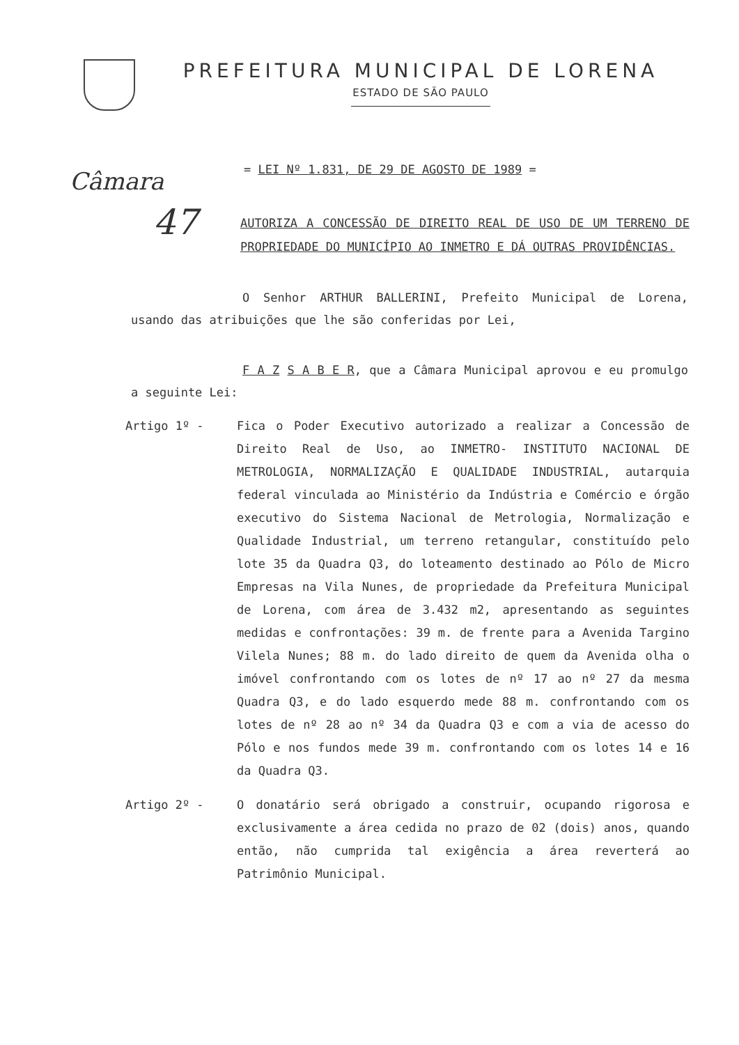PREFEITURA MUNICIPAL DE LORENA
ESTADO DE SÃO PAULO
Câmara
47
= LEI Nº 1.831, DE 29 DE AGOSTO DE 1989 =
AUTORIZA A CONCESSÃO DE DIREITO REAL DE USO DE UM TERRENO DE PROPRIEDADE DO MUNICÍPIO AO INMETRO E DÁ OUTRAS PROVIDÊNCIAS.
O Senhor ARTHUR BALLERINI, Prefeito Municipal de Lorena, usando das atribuições que lhe são conferidas por Lei,
F A Z S A B E R, que a Câmara Municipal aprovou e eu promulgo a seguinte Lei:
Artigo 1º - Fica o Poder Executivo autorizado a realizar a Concessão de Direito Real de Uso, ao INMETRO- INSTITUTO NACIONAL DE METROLOGIA, NORMALIZAÇÃO E QUALIDADE INDUSTRIAL, autarquia federal vinculada ao Ministério da Indústria e Comércio e órgão executivo do Sistema Nacional de Metrologia, Normalização e Qualidade Industrial, um terreno retangular, constituído pelo lote 35 da Quadra Q3, do loteamento destinado ao Pólo de Micro Empresas na Vila Nunes, de propriedade da Prefeitura Municipal de Lorena, com área de 3.432 m2, apresentando as seguintes medidas e confrontações: 39 m. de frente para a Avenida Targino Vilela Nunes; 88 m. do lado direito de quem da Avenida olha o imóvel confrontando com os lotes de nº 17 ao nº 27 da mesma Quadra Q3, e do lado esquerdo mede 88 m. confrontando com os lotes de nº 28 ao nº 34 da Quadra Q3 e com a via de acesso do Pólo e nos fundos mede 39 m. confrontando com os lotes 14 e 16 da Quadra Q3.
Artigo 2º - O donatário será obrigado a construir, ocupando rigorosa e exclusivamente a área cedida no prazo de 02 (dois) anos, quando então, não cumprida tal exigência a área reverterá ao Patrimônio Municipal.